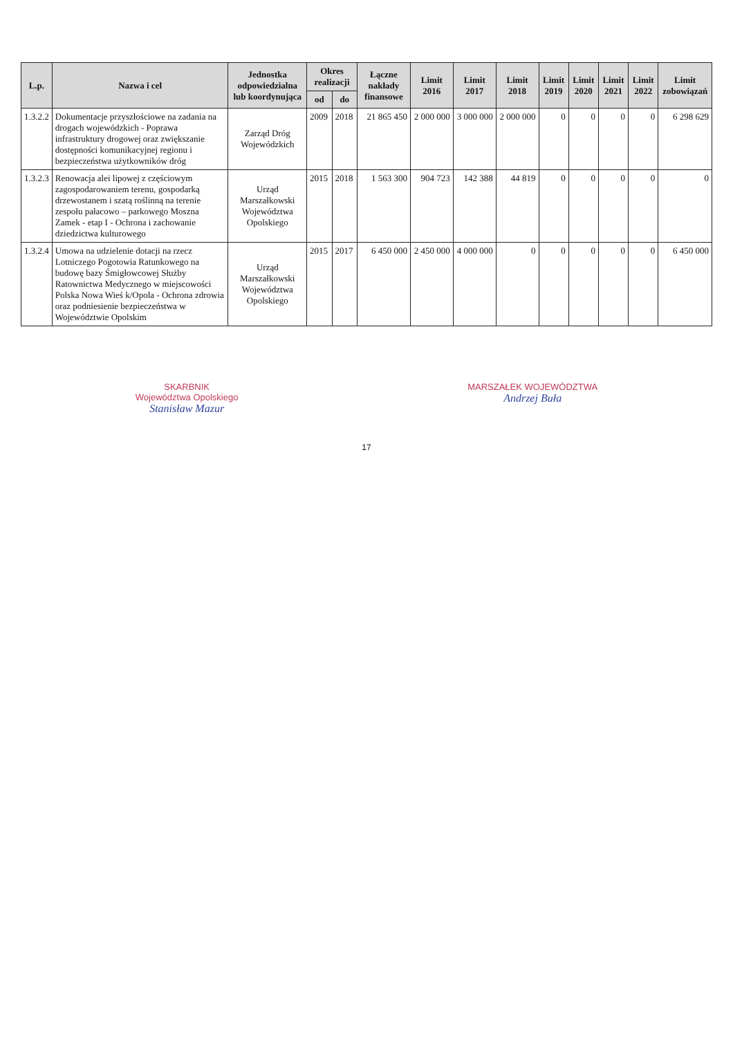| L.p. | Nazwa i cel | Jednostka odpowiedzialna lub koordynująca | Okres realizacji | | Łączne nakłady finansowe | Limit 2016 | Limit 2017 | Limit 2018 | Limit 2019 | Limit 2020 | Limit 2021 | Limit 2022 | Limit zobowiązań |
| --- | --- | --- | --- | --- | --- | --- | --- | --- | --- | --- | --- | --- | --- |
| | | | od | do | | | | | | | | | |
| 1.3.2.2 | Dokumentacje przyszłościowe na zadania na drogach wojewódzkich - Poprawa infrastruktury drogowej oraz zwiększanie dostępności komunikacyjnej regionu i bezpieczeństwa użytkowników dróg | Zarząd Dróg Wojewódzkich | 2009 | 2018 | 21 865 450 | 2 000 000 | 3 000 000 | 2 000 000 | 0 | 0 | 0 | 0 | 6 298 629 |
| 1.3.2.3 | Renowacja alei lipowej z częściowym zagospodarowaniem terenu, gospodarką drzewostanem i szatą roślinną na terenie zespołu pałacowo – parkowego Moszna Zamek - etap I - Ochrona i zachowanie dziedzictwa kulturowego | Urząd Marszałkowski Województwa Opolskiego | 2015 | 2018 | 1 563 300 | 904 723 | 142 388 | 44 819 | 0 | 0 | 0 | 0 | 0 |
| 1.3.2.4 | Umowa na udzielenie dotacji na rzecz Lotniczego Pogotowia Ratunkowego na budowę bazy Śmigłowcowej Służby Ratownictwa Medycznego w miejscowości Polska Nowa Wieś k/Opola - Ochrona zdrowia oraz podniesienie bezpieczeństwa w Województwie Opolskim | Urząd Marszałkowski Województwa Opolskiego | 2015 | 2017 | 6 450 000 | 2 450 000 | 4 000 000 | 0 | 0 | 0 | 0 | 0 | 6 450 000 |
SKARBNIK
Województwa Opolskiego
Stanisław Mazur
MARSZAŁEK WOJEWÓDZTWA
Andrzej Buła
17